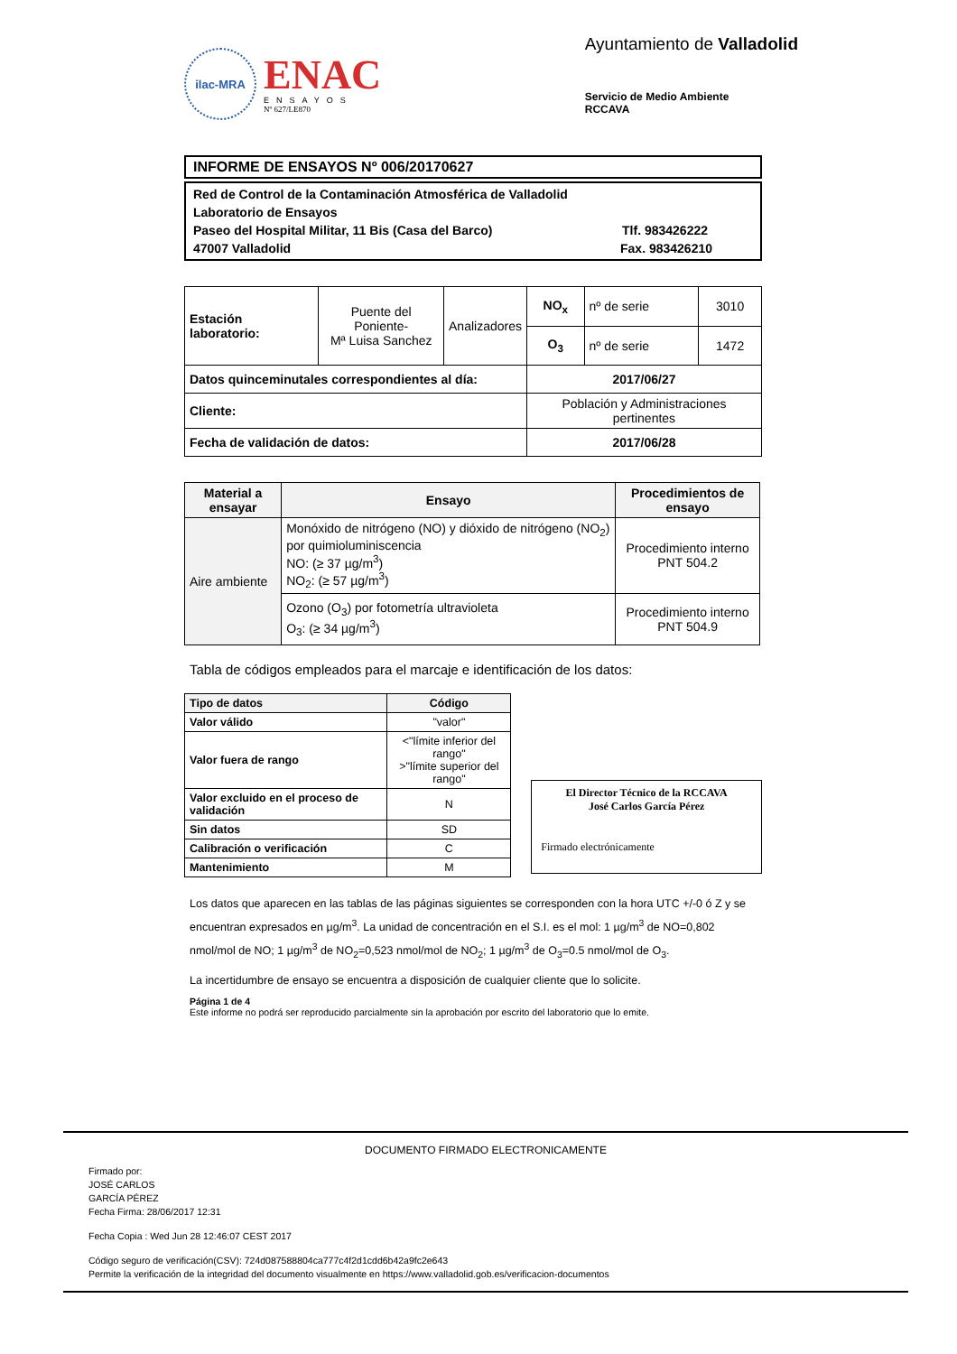ilac-MRA
ENAC
ENSAYOS
Nº 627/LE870
Ayuntamiento de Valladolid
Servicio de Medio Ambiente
RCCAVA
INFORME DE ENSAYOS Nº 006/20170627
Red de Control de la Contaminación Atmosférica de Valladolid
Laboratorio de Ensayos
Paseo del Hospital Militar, 11 Bis (Casa del Barco) Tlf. 983426222
47007 Valladolid Fax. 983426210
| Estación laboratorio: | Puente del Poniente- Mª Luisa Sanchez | Analizadores | NO<sub>x</sub> | nº de serie | 3010 |
| | | | O<sub>3</sub> | nº de serie | 1472 |
| Datos quinceminutales correspondientes al día: | | | 2017/06/27 | | |
| Cliente: | | | Población y Administraciones pertinentes | | |
| Fecha de validación de datos: | | | 2017/06/28 | | |
| Material a ensayar | Ensayo | Procedimientos de ensayo |
| --- | --- | --- |
| Aire ambiente | Monóxido de nitrógeno (NO) y dióxido de nitrógeno (NO<sub>2</sub>) por quimioluminiscencia NO: (≥ 37 µg/m<sup>3</sup>) NO<sub>2</sub>: (≥ 57 µg/m<sup>3</sup>) | Procedimiento interno PNT 504.2 |
| | Ozono (O<sub>3</sub>) por fotometría ultravioleta O<sub>3</sub>: (≥ 34 µg/m<sup>3</sup>) | Procedimiento interno PNT 504.9 |
Tabla de códigos empleados para el marcaje e identificación de los datos:
| Tipo de datos | Código |
| --- | --- |
| Valor válido | "valor" |
| Valor fuera de rango | <"límite inferior del rango" >"límite superior del rango" |
| Valor excluido en el proceso de validación | N |
| Sin datos | SD |
| Calibración o verificación | C |
| Mantenimiento | M |
El Director Técnico de la RCCAVA
José Carlos García Pérez
Firmado electrónicamente
Los datos que aparecen en las tablas de las páginas siguientes se corresponden con la hora UTC +/-0 ó Z y se encuentran expresados en µg/m<sup>3</sup>. La unidad de concentración en el S.I. es el mol: 1 µg/m<sup>3</sup> de NO=0,802 nmol/mol de NO; 1 µg/m<sup>3</sup> de NO<sub>2</sub>=0,523 nmol/mol de NO<sub>2</sub>; 1 µg/m<sup>3</sup> de O<sub>3</sub>=0.5 nmol/mol de O<sub>3</sub>.
La incertidumbre de ensayo se encuentra a disposición de cualquier cliente que lo solicite.
Página 1 de 4
Este informe no podrá ser reproducido parcialmente sin la aprobación por escrito del laboratorio que lo emite.
DOCUMENTO FIRMADO ELECTRONICAMENTE
Firmado por:
JOSÉ CARLOS
GARCÍA PÉREZ
Fecha Firma: 28/06/2017 12:31
Fecha Copia : Wed Jun 28 12:46:07 CEST 2017
Código seguro de verificación(CSV): 724d087588804ca777c4f2d1cdd6b42a9fc2e643
Permite la verificación de la integridad del documento visualmente en https://www.valladolid.gob.es/verificacion-documentos